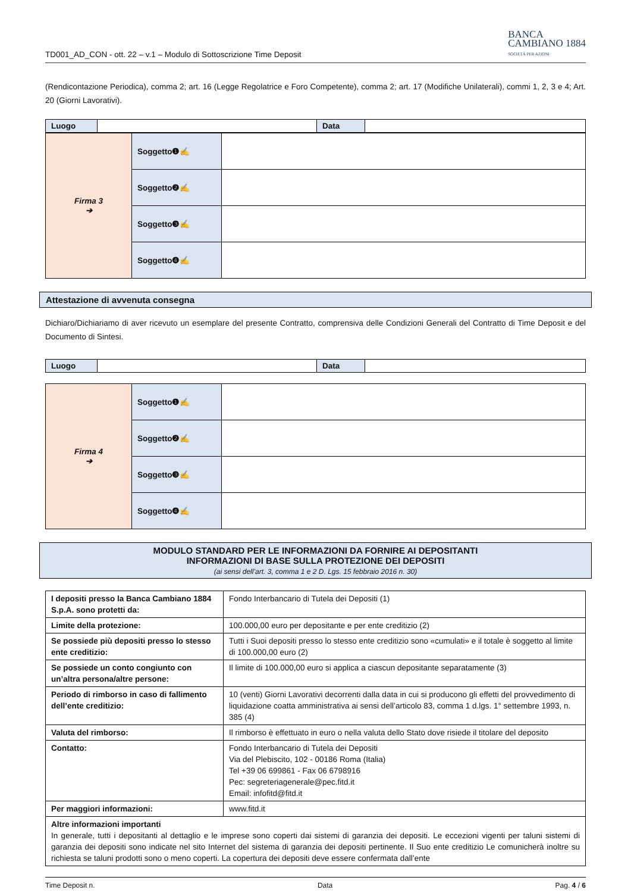TD001_AD_CON - ott. 22 – v.1 – Modulo di Sottoscrizione Time Deposit
BANCA
CAMBIANO 1884
SOCIETÀ PER AZIONI
(Rendicontazione Periodica), comma 2; art. 16 (Legge Regolatrice e Foro Competente), comma 2; art. 17 (Modifiche Unilaterali), commi 1, 2, 3 e 4; Art. 20 (Giorni Lavorativi).
| Luogo | | Data | |
| Firma 3 ➔ | Soggetto❶✍ | |
| | Soggetto❷✍ | |
| | Soggetto❸✍ | |
| | Soggetto❹✍ | |
Attestazione di avvenuta consegna
Dichiaro/Dichiariamo di aver ricevuto un esemplare del presente Contratto, comprensiva delle Condizioni Generali del Contratto di Time Deposit e del Documento di Sintesi.
| Luogo | | Data | |
| Firma 4 ➔ | Soggetto❶✍ | |
| | Soggetto❷✍ | |
| | Soggetto❸✍ | |
| | Soggetto❹✍ | |
MODULO STANDARD PER LE INFORMAZIONI DA FORNIRE AI DEPOSITANTI
INFORMAZIONI DI BASE SULLA PROTEZIONE DEI DEPOSITI
(ai sensi dell’art. 3, comma 1 e 2 D. Lgs. 15 febbraio 2016 n. 30)
| I depositi presso la Banca Cambiano 1884 S.p.A. sono protetti da: | Fondo Interbancario di Tutela dei Depositi (1) |
| Limite della protezione: | 100.000,00 euro per depositante e per ente creditizio (2) |
| Se possiede più depositi presso lo stesso ente creditizio: | Tutti i Suoi depositi presso lo stesso ente creditizio sono «cumulati» e il totale è soggetto al limite di 100.000,00 euro (2) |
| Se possiede un conto congiunto con un’altra persona/altre persone: | Il limite di 100.000,00 euro si applica a ciascun depositante separatamente (3) |
| Periodo di rimborso in caso di fallimento dell’ente creditizio: | 10 (venti) Giorni Lavorativi decorrenti dalla data in cui si producono gli effetti del provvedimento di liquidazione coatta amministrativa ai sensi dell’articolo 83, comma 1 d.lgs. 1° settembre 1993, n. 385 (4) |
| Valuta del rimborso: | Il rimborso è effettuato in euro o nella valuta dello Stato dove risiede il titolare del deposito |
| Contatto: | Fondo Interbancario di Tutela dei Depositi Via del Plebiscito, 102 - 00186 Roma (Italia) Tel +39 06 699861 - Fax 06 6798916 Pec: segreteriagenerale@pec.fitd.it Email: infofitd@fitd.it |
| Per maggiori informazioni: | www.fitd.it |
| Altre informazioni importanti In generale, tutti i depositanti al dettaglio e le imprese sono coperti dai sistemi di garanzia dei depositi. Le eccezioni vigenti per taluni sistemi di garanzia dei depositi sono indicate nel sito Internet del sistema di garanzia dei depositi pertinente. Il Suo ente creditizio Le comunicherà inoltre su richiesta se taluni prodotti sono o meno coperti. La copertura dei depositi deve essere confermata dall’ente | |
Time Deposit n. Data Pag. 4 / 6